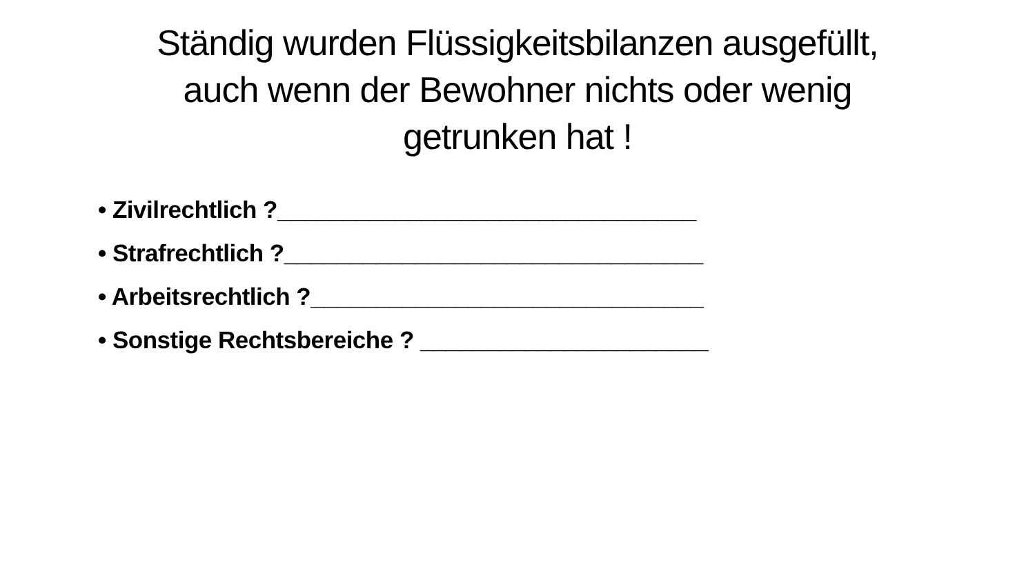Ständig wurden Flüssigkeitsbilanzen ausgefüllt,
auch wenn der Bewohner nichts oder wenig
getrunken hat !
• Zivilrechtlich ?________________________________
• Strafrechtlich ?________________________________
• Arbeitsrechtlich ?______________________________
• Sonstige Rechtsbereiche ? ______________________